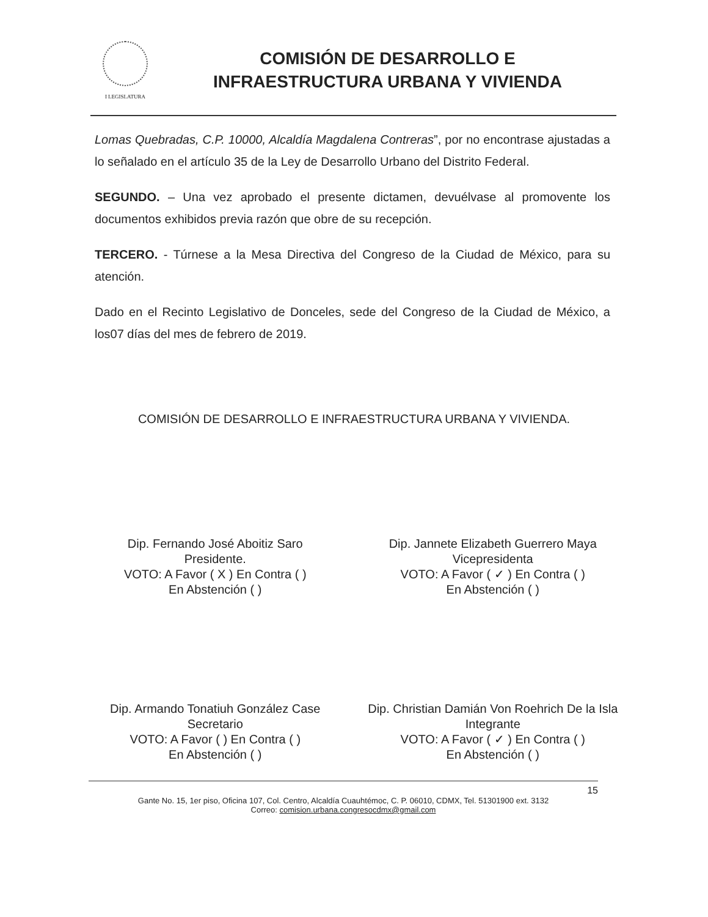I LEGISLATURA
COMISIÓN DE DESARROLLO E
INFRAESTRUCTURA URBANA Y VIVIENDA
Lomas Quebradas, C.P. 10000, Alcaldía Magdalena Contreras”, por no encontrase ajustadas a lo señalado en el artículo 35 de la Ley de Desarrollo Urbano del Distrito Federal.
SEGUNDO. – Una vez aprobado el presente dictamen, devuélvase al promovente los documentos exhibidos previa razón que obre de su recepción.
TERCERO. - Túrnese a la Mesa Directiva del Congreso de la Ciudad de México, para su atención.
Dado en el Recinto Legislativo de Donceles, sede del Congreso de la Ciudad de México, a los07 días del mes de febrero de 2019.
COMISIÓN DE DESARROLLO E INFRAESTRUCTURA URBANA Y VIVIENDA.
Dip. Fernando José Aboitiz Saro
Presidente.
VOTO: A Favor ( X ) En Contra ( )
En Abstención ( )
Dip. Jannete Elizabeth Guerrero Maya
Vicepresidenta
VOTO: A Favor ( ✓ ) En Contra ( )
En Abstención ( )
Dip. Armando Tonatiuh González Case
Secretario
VOTO: A Favor ( ) En Contra ( )
En Abstención ( )
Dip. Christian Damián Von Roehrich De la Isla
Integrante
VOTO: A Favor ( ✓ ) En Contra ( )
En Abstención ( )
15
Gante No. 15, 1er piso, Oficina 107, Col. Centro, Alcaldía Cuauhtémoc, C. P. 06010, CDMX, Tel. 51301900 ext. 3132
Correo: comision.urbana.congresocdmx@gmail.com